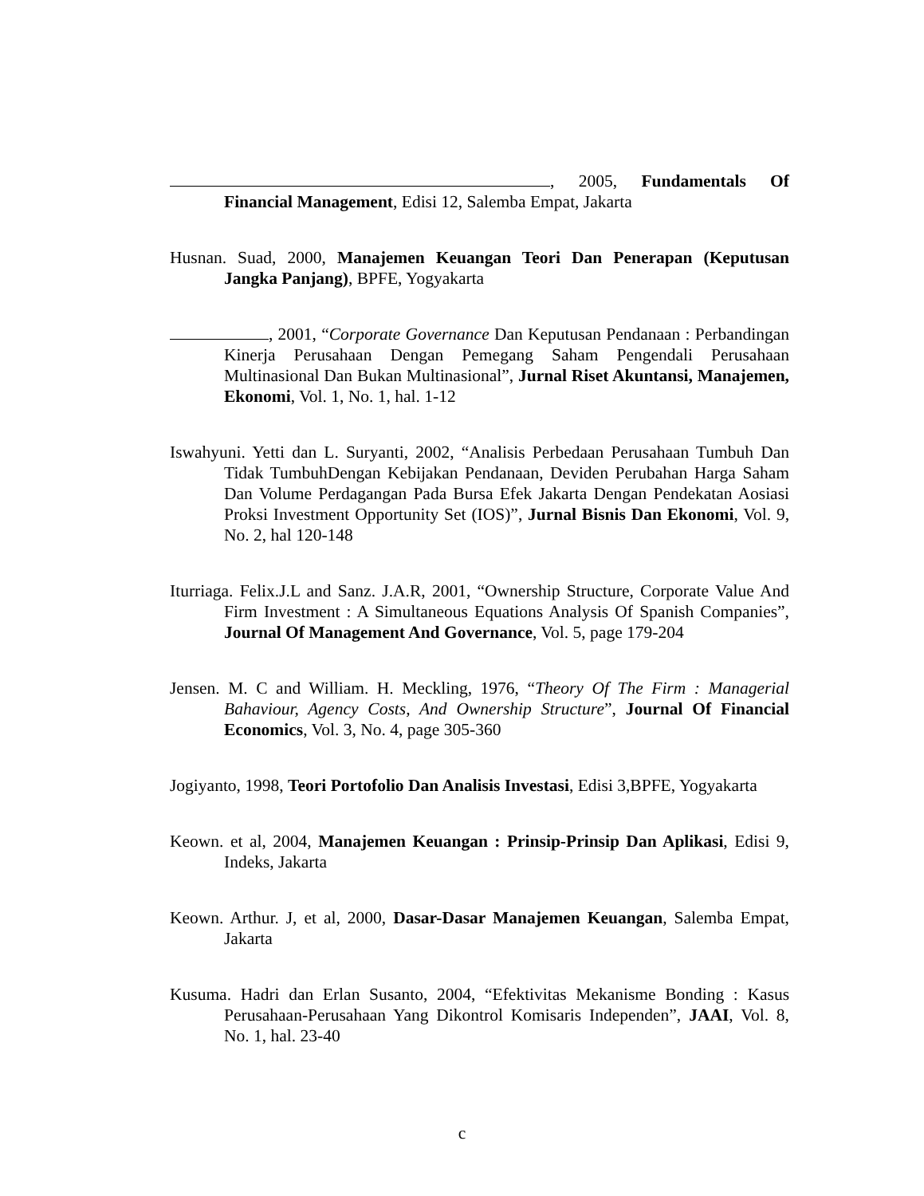, 2005, Fundamentals Of Financial Management, Edisi 12, Salemba Empat, Jakarta
Husnan. Suad, 2000, Manajemen Keuangan Teori Dan Penerapan (Keputusan Jangka Panjang), BPFE, Yogyakarta
, 2001, “Corporate Governance Dan Keputusan Pendanaan : Perbandingan Kinerja Perusahaan Dengan Pemegang Saham Pengendali Perusahaan Multinasional Dan Bukan Multinasional”, Jurnal Riset Akuntansi, Manajemen, Ekonomi, Vol. 1, No. 1, hal. 1-12
Iswahyuni. Yetti dan L. Suryanti, 2002, “Analisis Perbedaan Perusahaan Tumbuh Dan Tidak TumbuhDengan Kebijakan Pendanaan, Deviden Perubahan Harga Saham Dan Volume Perdagangan Pada Bursa Efek Jakarta Dengan Pendekatan Aosiasi Proksi Investment Opportunity Set (IOS)”, Jurnal Bisnis Dan Ekonomi, Vol. 9, No. 2, hal 120-148
Iturriaga. Felix.J.L and Sanz. J.A.R, 2001, “Ownership Structure, Corporate Value And Firm Investment : A Simultaneous Equations Analysis Of Spanish Companies”, Journal Of Management And Governance, Vol. 5, page 179-204
Jensen. M. C and William. H. Meckling, 1976, “Theory Of The Firm : Managerial Bahaviour, Agency Costs, And Ownership Structure”, Journal Of Financial Economics, Vol. 3, No. 4, page 305-360
Jogiyanto, 1998, Teori Portofolio Dan Analisis Investasi, Edisi 3,BPFE, Yogyakarta
Keown. et al, 2004, Manajemen Keuangan : Prinsip-Prinsip Dan Aplikasi, Edisi 9, Indeks, Jakarta
Keown. Arthur. J, et al, 2000, Dasar-Dasar Manajemen Keuangan, Salemba Empat, Jakarta
Kusuma. Hadri dan Erlan Susanto, 2004, “Efektivitas Mekanisme Bonding : Kasus Perusahaan-Perusahaan Yang Dikontrol Komisaris Independen”, JAAI, Vol. 8, No. 1, hal. 23-40
c